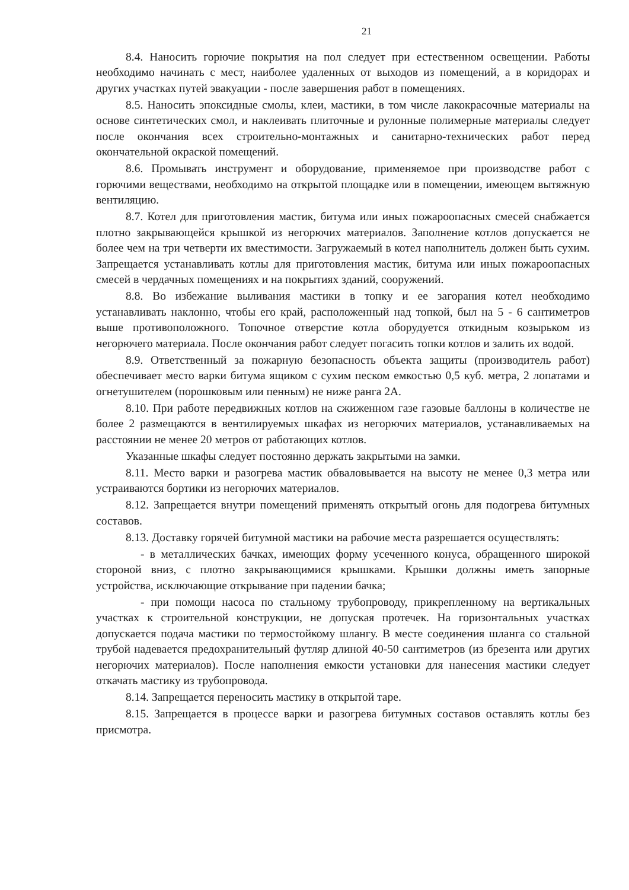21
8.4. Наносить горючие покрытия на пол следует при естественном освещении. Работы необходимо начинать с мест, наиболее удаленных от выходов из помещений, а в коридорах и других участках путей эвакуации - после завершения работ в помещениях.
8.5. Наносить эпоксидные смолы, клеи, мастики, в том числе лакокрасочные материалы на основе синтетических смол, и наклеивать плиточные и рулонные полимерные материалы следует после окончания всех строительно-монтажных и санитарно-технических работ перед окончательной окраской помещений.
8.6. Промывать инструмент и оборудование, применяемое при производстве работ с горючими веществами, необходимо на открытой площадке или в помещении, имеющем вытяжную вентиляцию.
8.7. Котел для приготовления мастик, битума или иных пожароопасных смесей снабжается плотно закрывающейся крышкой из негорючих материалов. Заполнение котлов допускается не более чем на три четверти их вместимости. Загружаемый в котел наполнитель должен быть сухим. Запрещается устанавливать котлы для приготовления мастик, битума или иных пожароопасных смесей в чердачных помещениях и на покрытиях зданий, сооружений.
8.8. Во избежание выливания мастики в топку и ее загорания котел необходимо устанавливать наклонно, чтобы его край, расположенный над топкой, был на 5 - 6 сантиметров выше противоположного. Топочное отверстие котла оборудуется откидным козырьком из негорючего материала. После окончания работ следует погасить топки котлов и залить их водой.
8.9. Ответственный за пожарную безопасность объекта защиты (производитель работ) обеспечивает место варки битума ящиком с сухим песком емкостью 0,5 куб. метра, 2 лопатами и огнетушителем (порошковым или пенным) не ниже ранга 2А.
8.10. При работе передвижных котлов на сжиженном газе газовые баллоны в количестве не более 2 размещаются в вентилируемых шкафах из негорючих материалов, устанавливаемых на расстоянии не менее 20 метров от работающих котлов.
Указанные шкафы следует постоянно держать закрытыми на замки.
8.11. Место варки и разогрева мастик обваловывается на высоту не менее 0,3 метра или устраиваются бортики из негорючих материалов.
8.12. Запрещается внутри помещений применять открытый огонь для подогрева битумных составов.
8.13. Доставку горячей битумной мастики на рабочие места разрешается осуществлять:
- в металлических бачках, имеющих форму усеченного конуса, обращенного широкой стороной вниз, с плотно закрывающимися крышками. Крышки должны иметь запорные устройства, исключающие открывание при падении бачка;
- при помощи насоса по стальному трубопроводу, прикрепленному на вертикальных участках к строительной конструкции, не допуская протечек. На горизонтальных участках допускается подача мастики по термостойкому шлангу. В месте соединения шланга со стальной трубой надевается предохранительный футляр длиной 40-50 сантиметров (из брезента или других негорючих материалов). После наполнения емкости установки для нанесения мастики следует откачать мастику из трубопровода.
8.14. Запрещается переносить мастику в открытой таре.
8.15. Запрещается в процессе варки и разогрева битумных составов оставлять котлы без присмотра.